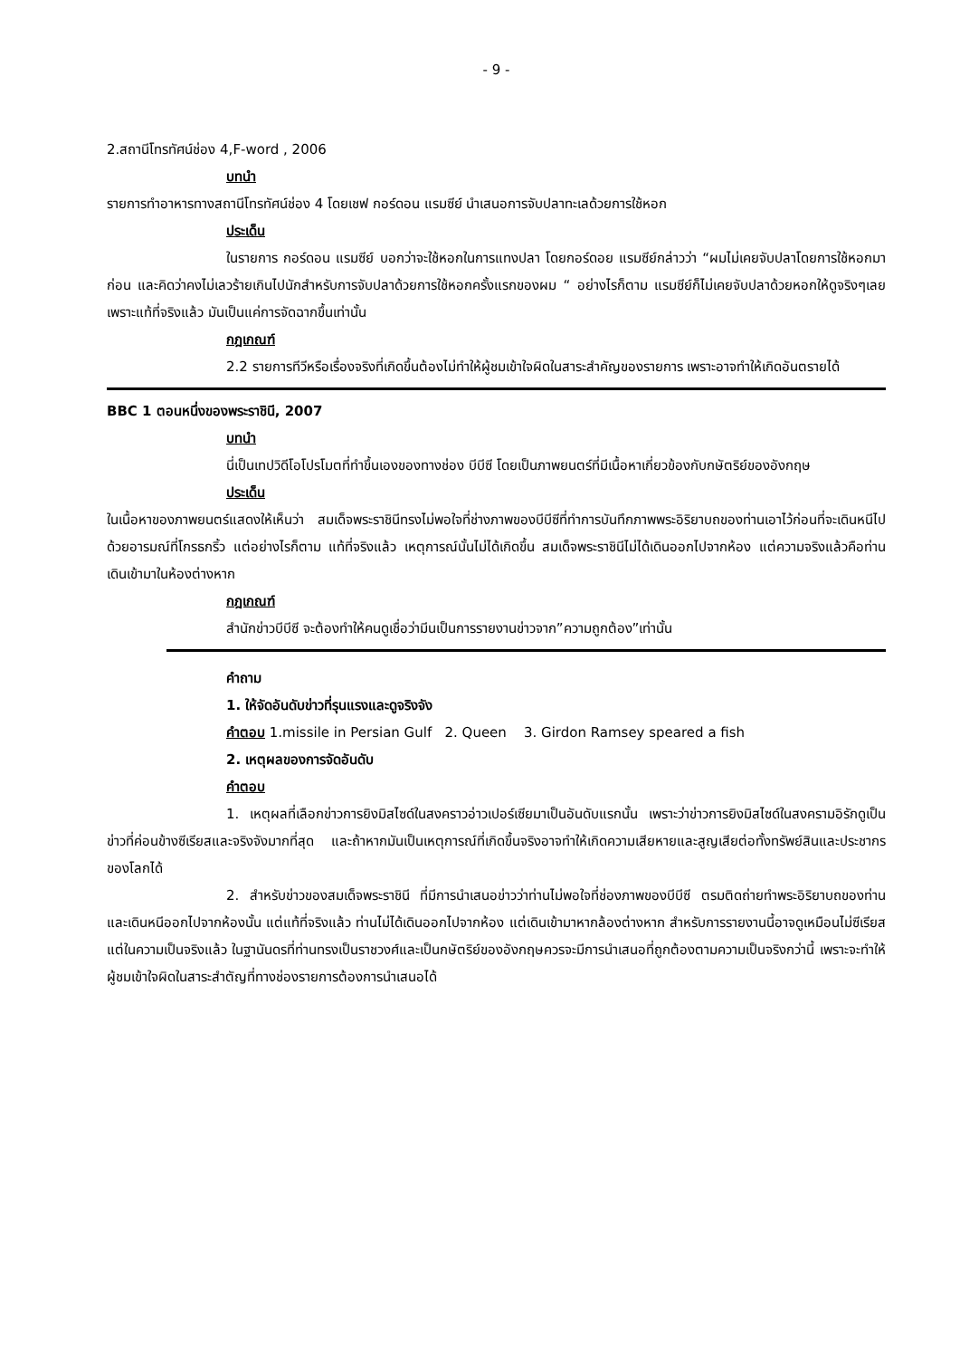- 9 -
2.สถานีโทรทัศน์ช่อง 4,F-word , 2006
บทนำ
รายการทำอาหารทางสถานีโทรทัศน์ช่อง 4 โดยเชฟ กอร์ดอน แรมซีย์ นำเสนอการจับปลาทะเลด้วยการใช้หอก
ประเด็น
ในรายการ กอร์ดอน แรมซีย์ บอกว่าจะใช้หอกในการแทงปลา โดยกอร์ดอย แรมซีย์กล่าวว่า “ผมไม่เคยจับปลาโดยการใช้หอกมาก่อน และคิดว่าคงไม่เลวร้ายเกินไปนักสำหรับการจับปลาด้วยการใช้หอกครั้งแรกของผม “ อย่างไรก็ตาม แรมซีย์ก็ไม่เคยจับปลาด้วยหอกให้ดูจริงๆเลย เพราะแท้ที่จริงแล้ว มันเป็นแค่การจัดฉากขึ้นเท่านั้น
กฎเกณฑ์
2.2 รายการทีวีหรือเรื่องจริงที่เกิดขึ้นต้องไม่ทำให้ผู้ชมเข้าใจผิดในสาระสำคัญของรายการ เพราะอาจทำให้เกิดอันตรายได้
BBC 1 ตอนหนึ่งของพระราชินี, 2007
บทนำ
นี่เป็นเทปวิดีโอโปรโมตที่ทำขึ้นเองของทางช่อง บีบีซี โดยเป็นภาพยนตร์ที่มีเนื้อหาเกี่ยวข้องกับกษัตริย์ของอังกฤษ
ประเด็น
ในเนื้อหาของภาพยนตร์แสดงให้เห็นว่า สมเด็จพระราชินีทรงไม่พอใจที่ช่างภาพของบีบีซีที่ทำการบันทึกภาพพระอิริยาบถของท่านเอาไว้ก่อนที่จะเดินหนีไปด้วยอารมณ์ที่โกรธกริ้ว แต่อย่างไรก็ตาม แท้ที่จริงแล้ว เหตุการณ์นั้นไม่ได้เกิดขึ้น สมเด็จพระราชินีไม่ได้เดินออกไปจากห้อง แต่ความจริงแล้วคือท่านเดินเข้ามาในห้องต่างหาก
กฎเกณฑ์
สำนักข่าวบีบีซี จะต้องทำให้คนดูเชื่อว่ามีนเป็นการรายงานข่าวจาก”ความถูกต้อง”เท่านั้น
คำถาม
1. ให้จัดอันดับข่าวที่รุนแรงและดูจริงจัง
คำตอบ 1.missile in Persian Gulf 2. Queen 3. Girdon Ramsey speared a fish
2. เหตุผลของการจัดอันดับ
คำตอบ
1. เหตุผลที่เลือกข่าวการยิงมิสไซด์ในสงคราวอ่าวเปอร์เซียมาเป็นอันดับแรกนั้น เพราะว่าข่าวการยิงมิสไซด์ในสงครามอิรักดูเป็นข่าวที่ค่อนข้างซีเรียสและจริงจังมากที่สุด และถ้าหากมันเป็นเหตุการณ์ที่เกิดขึ้นจริงอาจทำให้เกิดความเสียหายและสูญเสียต่อทั้งทรัพย์สินและประชากรของโลกได้
2. สำหรับข่าวของสมเด็จพระราชินี ที่มีการนำเสนอข่าวว่าท่านไม่พอใจที่ช่องภาพของบีบีซี ตรมติดถ่ายทำพระอิริยาบถของท่านและเดินหนีออกไปจากห้องนั้น แต่แท้ที่จริงแล้ว ท่านไม่ได้เดินออกไปจากห้อง แต่เดินเข้ามาหากล้องต่างหาก สำหรับการรายงานนี้อาจดูเหมือนไม่ซีเรียส แต่ในความเป็นจริงแล้ว ในฐานันดรที่ท่านทรงเป็นราชวงศ์และเป็นกษัตริย์ของอังกฤษควรจะมีการนำเสนอที่ถูกต้องตามความเป็นจริงกว่านี้ เพราะจะทำให้ผู้ชมเข้าใจผิดในสาระสำตัญที่ทางช่องรายการต้องการนำเสนอได้